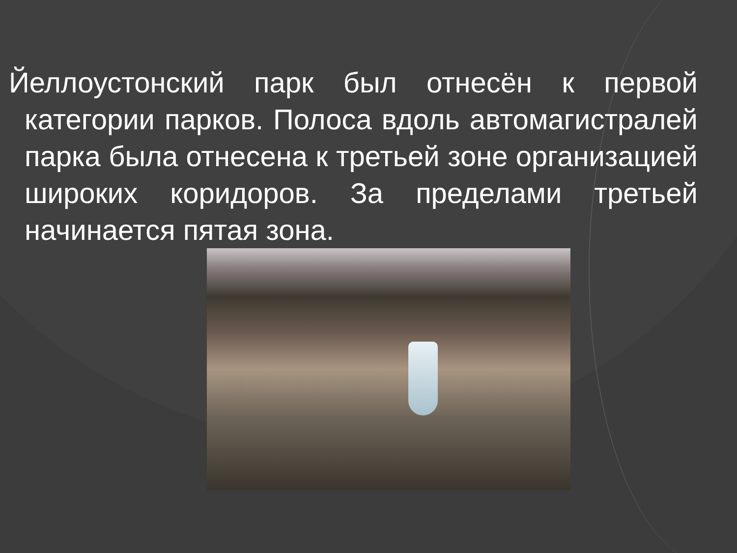Йеллоустонский парк был отнесён к первой категории парков. Полоса вдоль автомагистралей парка была отнесена к третьей зоне организацией широких коридоров. За пределами третьей начинается пятая зона.